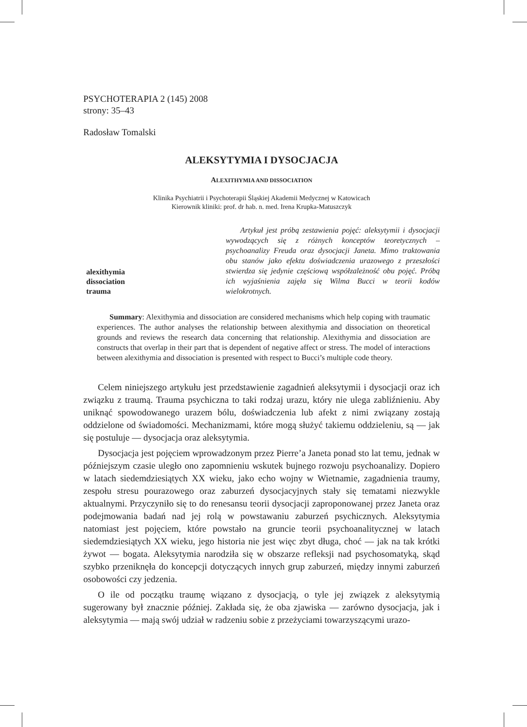PSYCHOTERAPIA 2 (145) 2008
strony: 35–43
Radosław Tomalski
ALEKSYTYMIA I DYSOCJACJA
ALEXITHYMIA AND DISSOCIATION
Klinika Psychiatrii i Psychoterapii Śląskiej Akademii Medycznej w Katowicach
Kierownik kliniki: prof. dr hab. n. med. Irena Krupka-Matuszczyk
alexithymia
dissociation
trauma
Artykuł jest próbą zestawienia pojęć: aleksytymii i dysocjacji wywodzących się z różnych konceptów teoretycznych – psychoanalizy Freuda oraz dysocjacji Janeta. Mimo traktowania obu stanów jako efektu doświadczenia urazowego z przeszłości stwierdza się jedynie częściową współzależność obu pojęć. Próbą ich wyjaśnienia zajęła się Wilma Bucci w teorii kodów wielokrotnych.
Summary: Alexithymia and dissociation are considered mechanisms which help coping with traumatic experiences. The author analyses the relationship between alexithymia and dissociation on theoretical grounds and reviews the research data concerning that relationship. Alexithymia and dissociation are constructs that overlap in their part that is dependent of negative affect or stress. The model of interactions between alexithymia and dissociation is presented with respect to Bucci’s multiple code theory.
Celem niniejszego artykułu jest przedstawienie zagadnień aleksytymii i dysocjacji oraz ich związku z traumą. Trauma psychiczna to taki rodzaj urazu, który nie ulega zabliźnieniu. Aby uniknąć spowodowanego urazem bólu, doświadczenia lub afekt z nimi związany zostają oddzielone od świadomości. Mechanizmami, które mogą służyć takiemu oddzieleniu, są — jak się postuluje — dysocjacja oraz aleksytymia.
Dysocjacja jest pojęciem wprowadzonym przez Pierre’a Janeta ponad sto lat temu, jednak w późniejszym czasie uległo ono zapomnieniu wskutek bujnego rozwoju psychoanalizy. Dopiero w latach siedemdziesiątych XX wieku, jako echo wojny w Wietnamie, zagadnienia traumy, zespołu stresu pourazowego oraz zaburzeń dysocjacyjnych stały się tematami niezwykle aktualnymi. Przyczyniło się to do renesansu teorii dysocjacji zaproponowanej przez Janeta oraz podejmowania badań nad jej rolą w powstawaniu zaburzeń psychicznych. Aleksytymia natomiast jest pojęciem, które powstało na gruncie teorii psychoanalitycznej w latach siedemdziesiątych XX wieku, jego historia nie jest więc zbyt długa, choć — jak na tak krótki żywot — bogata. Aleksytymia narodziła się w obszarze refleksji nad psychosomatyką, skąd szybko przeniknęła do koncepcji dotyczących innych grup zaburzeń, między innymi zaburzeń osobowości czy jedzenia.
O ile od początku traumę wiązano z dysocjacją, o tyle jej związek z aleksytymią sugerowany był znacznie później. Zakłada się, że oba zjawiska — zarówno dysocjacja, jak i aleksytymia — mają swój udział w radzeniu sobie z przeżyciami towarzyszącymi urazo-